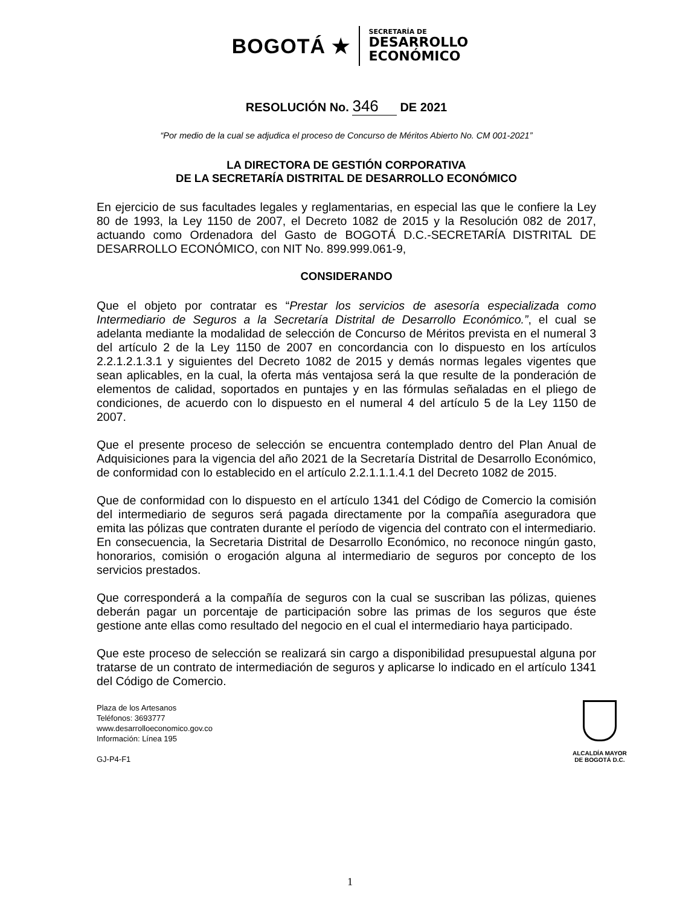BOGOTÁ ★
SECRETARÍA DE
DESARROLLO
ECONÓMICO
RESOLUCIÓN No. 346 DE 2021
“Por medio de la cual se adjudica el proceso de Concurso de Méritos Abierto No. CM 001-2021”
LA DIRECTORA DE GESTIÓN CORPORATIVA
DE LA SECRETARÍA DISTRITAL DE DESARROLLO ECONÓMICO
En ejercicio de sus facultades legales y reglamentarias, en especial las que le confiere la Ley 80 de 1993, la Ley 1150 de 2007, el Decreto 1082 de 2015 y la Resolución 082 de 2017, actuando como Ordenadora del Gasto de BOGOTÁ D.C.-SECRETARÍA DISTRITAL DE DESARROLLO ECONÓMICO, con NIT No. 899.999.061-9,
CONSIDERANDO
Que el objeto por contratar es “Prestar los servicios de asesoría especializada como Intermediario de Seguros a la Secretaría Distrital de Desarrollo Económico.”, el cual se adelanta mediante la modalidad de selección de Concurso de Méritos prevista en el numeral 3 del artículo 2 de la Ley 1150 de 2007 en concordancia con lo dispuesto en los artículos 2.2.1.2.1.3.1 y siguientes del Decreto 1082 de 2015 y demás normas legales vigentes que sean aplicables, en la cual, la oferta más ventajosa será la que resulte de la ponderación de elementos de calidad, soportados en puntajes y en las fórmulas señaladas en el pliego de condiciones, de acuerdo con lo dispuesto en el numeral 4 del artículo 5 de la Ley 1150 de 2007.
Que el presente proceso de selección se encuentra contemplado dentro del Plan Anual de Adquisiciones para la vigencia del año 2021 de la Secretaría Distrital de Desarrollo Económico, de conformidad con lo establecido en el artículo 2.2.1.1.1.4.1 del Decreto 1082 de 2015.
Que de conformidad con lo dispuesto en el artículo 1341 del Código de Comercio la comisión del intermediario de seguros será pagada directamente por la compañía aseguradora que emita las pólizas que contraten durante el período de vigencia del contrato con el intermediario. En consecuencia, la Secretaria Distrital de Desarrollo Económico, no reconoce ningún gasto, honorarios, comisión o erogación alguna al intermediario de seguros por concepto de los servicios prestados.
Que corresponderá a la compañía de seguros con la cual se suscriban las pólizas, quienes deberán pagar un porcentaje de participación sobre las primas de los seguros que éste gestione ante ellas como resultado del negocio en el cual el intermediario haya participado.
Que este proceso de selección se realizará sin cargo a disponibilidad presupuestal alguna por tratarse de un contrato de intermediación de seguros y aplicarse lo indicado en el artículo 1341 del Código de Comercio.
Plaza de los Artesanos
Teléfonos: 3693777
www.desarrolloeconomico.gov.co
Información: Línea 195
GJ-P4-F1
ALCALDÍA MAYOR
DE BOGOTÁ D.C.
1